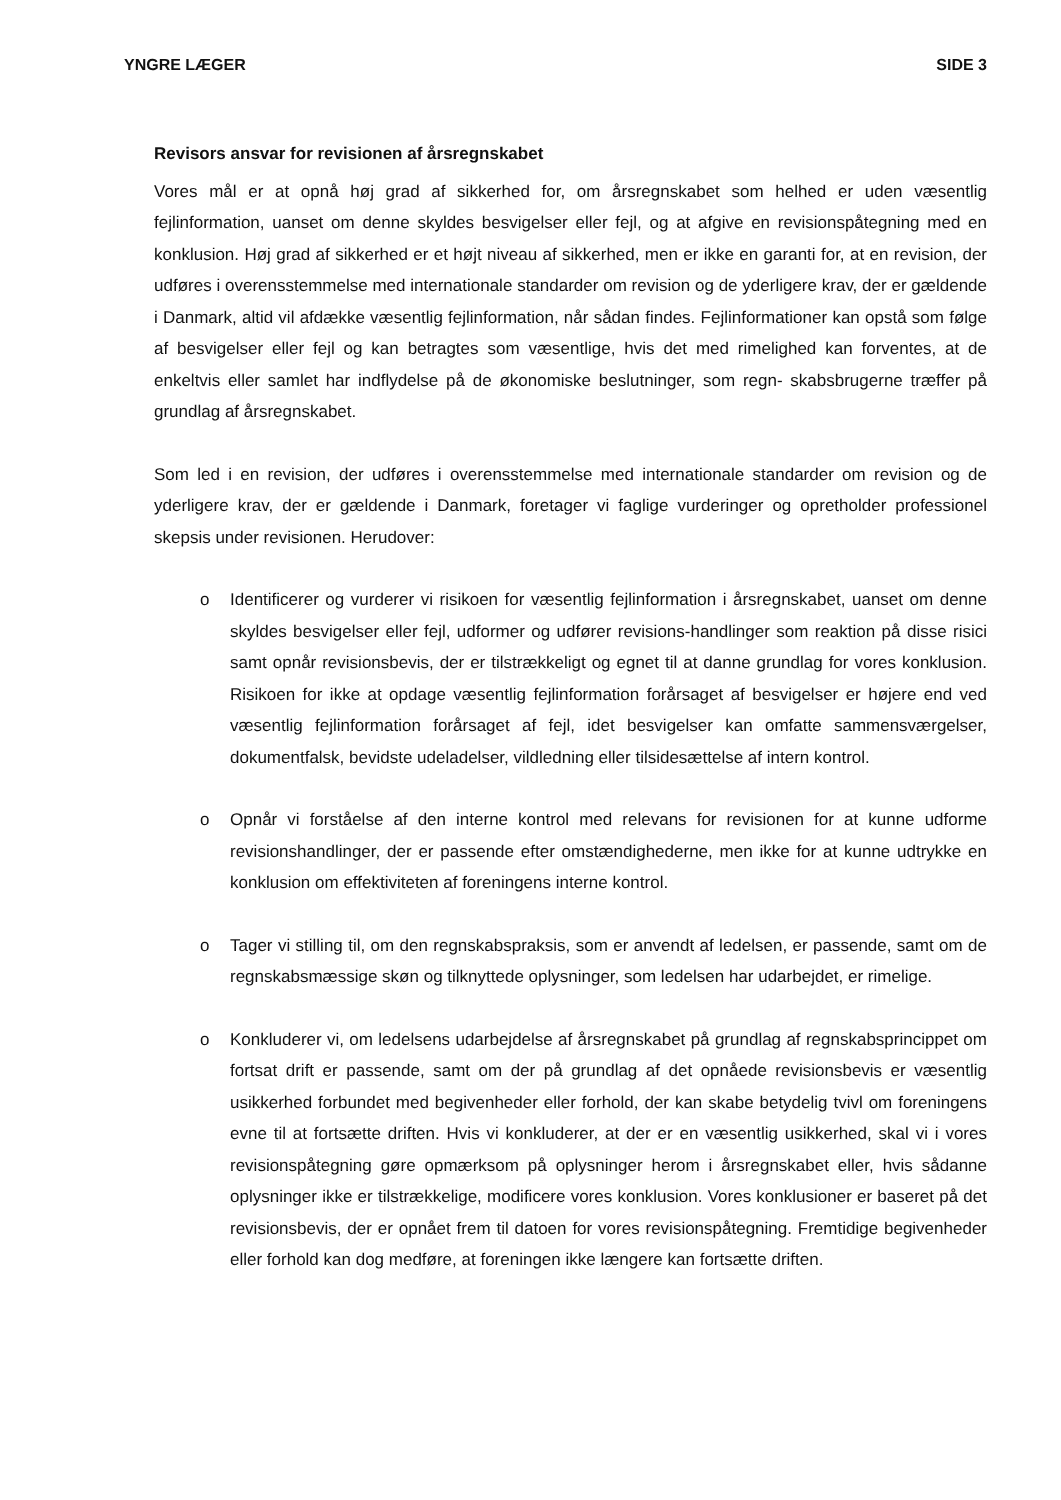YNGRE LÆGER SIDE 3
Revisors ansvar for revisionen af årsregnskabet
Vores mål er at opnå høj grad af sikkerhed for, om årsregnskabet som helhed er uden væsentlig fejlinformation, uanset om denne skyldes besvigelser eller fejl, og at afgive en revisionspåtegning med en konklusion. Høj grad af sikkerhed er et højt niveau af sikkerhed, men er ikke en garanti for, at en revision, der udføres i overensstemmelse med internationale standarder om revision og de yderligere krav, der er gældende i Danmark, altid vil afdække væsentlig fejlinformation, når sådan findes. Fejlinformationer kan opstå som følge af besvigelser eller fejl og kan betragtes som væsentlige, hvis det med rimelighed kan forventes, at de enkeltvis eller samlet har indflydelse på de økonomiske beslutninger, som regn- skabsbrugerne træffer på grundlag af årsregnskabet.
Som led i en revision, der udføres i overensstemmelse med internationale standarder om revision og de yderligere krav, der er gældende i Danmark, foretager vi faglige vurderinger og opretholder professionel skepsis under revisionen. Herudover:
o Identificerer og vurderer vi risikoen for væsentlig fejlinformation i årsregnskabet, uanset om denne skyldes besvigelser eller fejl, udformer og udfører revisions-handlinger som reaktion på disse risici samt opnår revisionsbevis, der er tilstrækkeligt og egnet til at danne grundlag for vores konklusion. Risikoen for ikke at opdage væsentlig fejlinformation forårsaget af besvigelser er højere end ved væsentlig fejlinformation forårsaget af fejl, idet besvigelser kan omfatte sammensværgelser, dokumentfalsk, bevidste udeladelser, vildledning eller tilsidesættelse af intern kontrol.
o Opnår vi forståelse af den interne kontrol med relevans for revisionen for at kunne udforme revisionshandlinger, der er passende efter omstændighederne, men ikke for at kunne udtrykke en konklusion om effektiviteten af foreningens interne kontrol.
o Tager vi stilling til, om den regnskabspraksis, som er anvendt af ledelsen, er passende, samt om de regnskabsmæssige skøn og tilknyttede oplysninger, som ledelsen har udarbejdet, er rimelige.
o Konkluderer vi, om ledelsens udarbejdelse af årsregnskabet på grundlag af regnskabsprincippet om fortsat drift er passende, samt om der på grundlag af det opnåede revisionsbevis er væsentlig usikkerhed forbundet med begivenheder eller forhold, der kan skabe betydelig tvivl om foreningens evne til at fortsætte driften. Hvis vi konkluderer, at der er en væsentlig usikkerhed, skal vi i vores revisionspåtegning gøre opmærksom på oplysninger herom i årsregnskabet eller, hvis sådanne oplysninger ikke er tilstrækkelige, modificere vores konklusion. Vores konklusioner er baseret på det revisionsbevis, der er opnået frem til datoen for vores revisionspåtegning. Fremtidige begivenheder eller forhold kan dog medføre, at foreningen ikke længere kan fortsætte driften.